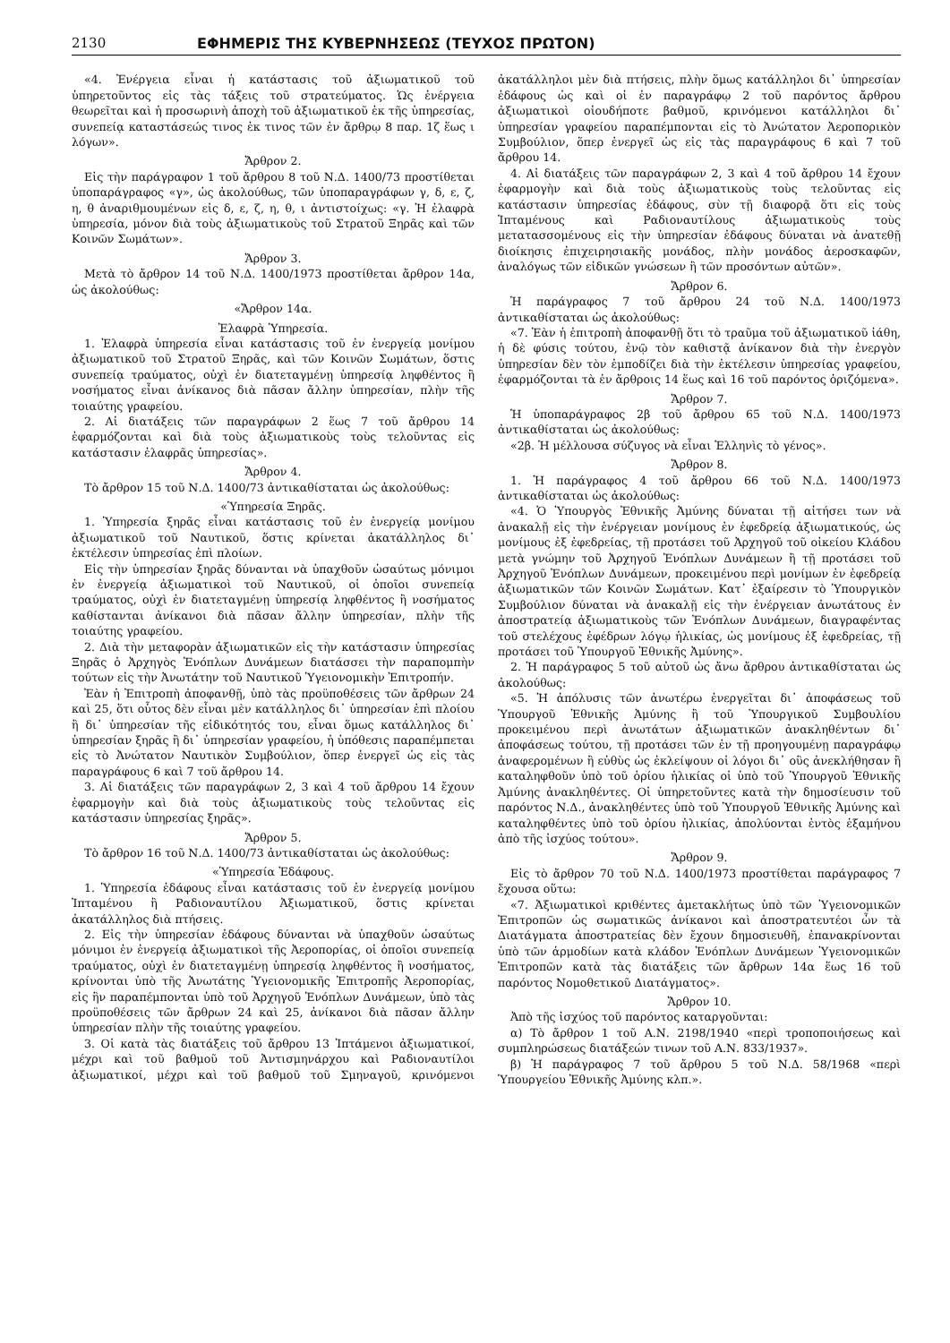2130 ΕΦΗΜΕΡΙΣ ΤΗΣ ΚΥΒΕΡΝΗΣΕΩΣ (ΤΕΥΧΟΣ ΠΡΩΤΟΝ)
«4. Ἐνέργεια εἶναι ἡ κατάστασις τοῦ ἀξιωματικοῦ τοῦ ὑπηρετοῦντος εἰς τὰς τάξεις τοῦ στρατεύματος. Ὡς ἐνέργεια θεωρεῖται καὶ ἡ προσωρινὴ ἀποχὴ τοῦ ἀξιωματικοῦ ἐκ τῆς ὑπηρεσίας, συνεπείᾳ καταστάσεώς τινος ἐκ τινος τῶν ἐν ἄρθρῳ 8 παρ. 1ζ ἕως ι λόγων».
Ἄρθρον 2.
Εἰς τὴν παράγραφον 1 τοῦ ἄρθρου 8 τοῦ Ν.Δ. 1400/73 προστίθεται ὑποπαράγραφος «γ», ὡς ἀκολούθως, τῶν ὑποπαραγράφων γ, δ, ε, ζ, η, θ ἀναριθμουμένων εἰς δ, ε, ζ, η, θ, ι ἀντιστοίχως: «γ. Ἡ ἐλαφρὰ ὑπηρεσία, μόνον διὰ τοὺς ἀξιωματικοὺς τοῦ Στρατοῦ Ξηρᾶς καὶ τῶν Κοινῶν Σωμάτων».
Ἄρθρον 3.
Μετὰ τὸ ἄρθρον 14 τοῦ Ν.Δ. 1400/1973 προστίθεται ἄρθρον 14α, ὡς ἀκολούθως:
«Ἄρθρον 14α.
Ἐλαφρὰ Ὑπηρεσία.
1. Ἐλαφρὰ ὑπηρεσία εἶναι κατάστασις τοῦ ἐν ἐνεργείᾳ μονίμου ἀξιωματικοῦ τοῦ Στρατοῦ Ξηρᾶς, καὶ τῶν Κοινῶν Σωμάτων, ὅστις συνεπείᾳ τραύματος, οὐχὶ ἐν διατεταγμένῃ ὑπηρεσίᾳ ληφθέντος ἢ νοσήματος εἶναι ἀνίκανος διὰ πᾶσαν ἄλλην ὑπηρεσίαν, πλὴν τῆς τοιαύτης γραφείου.
2. Αἱ διατάξεις τῶν παραγράφων 2 ἕως 7 τοῦ ἄρθρου 14 ἐφαρμόζονται καὶ διὰ τοὺς ἀξιωματικοὺς τοὺς τελοῦντας εἰς κατάστασιν ἐλαφρᾶς ὑπηρεσίας».
Ἄρθρον 4.
Τὸ ἄρθρον 15 τοῦ Ν.Δ. 1400/73 ἀντικαθίσταται ὡς ἀκολούθως:
«Ὑπηρεσία Ξηρᾶς.
1. Ὑπηρεσία ξηρᾶς εἶναι κατάστασις τοῦ ἐν ἐνεργείᾳ μονίμου ἀξιωματικοῦ τοῦ Ναυτικοῦ, ὅστις κρίνεται ἀκατάλληλος δι᾽ ἐκτέλεσιν ὑπηρεσίας ἐπὶ πλοίων.
Εἰς τὴν ὑπηρεσίαν ξηρᾶς δύνανται νὰ ὑπαχθοῦν ὡσαύτως μόνιμοι ἐν ἐνεργείᾳ ἀξιωματικοὶ τοῦ Ναυτικοῦ, οἱ ὁποῖοι συνεπείᾳ τραύματος, οὐχὶ ἐν διατεταγμένῃ ὑπηρεσίᾳ ληφθέντος ἢ νοσήματος καθίστανται ἀνίκανοι διὰ πᾶσαν ἄλλην ὑπηρεσίαν, πλὴν τῆς τοιαύτης γραφείου.
2. Διὰ τὴν μεταφορὰν ἀξιωματικῶν εἰς τὴν κατάστασιν ὑπηρεσίας Ξηρᾶς ὁ Ἀρχηγὸς Ἐνόπλων Δυνάμεων διατάσσει τὴν παραπομπὴν τούτων εἰς τὴν Ἀνωτάτην τοῦ Ναυτικοῦ Ὑγειονομικὴν Ἐπιτροπήν.
Ἐὰν ἡ Ἐπιτροπὴ ἀποφανθῇ, ὑπὸ τὰς προϋποθέσεις τῶν ἄρθρων 24 καὶ 25, ὅτι οὗτος δὲν εἶναι μὲν κατάλληλος δι᾽ ὑπηρεσίαν ἐπὶ πλοίου ἢ δι᾽ ὑπηρεσίαν τῆς εἰδικότητός του, εἶναι ὅμως κατάλληλος δι᾽ ὑπηρεσίαν ξηρᾶς ἢ δι᾽ ὑπηρεσίαν γραφείου, ἡ ὑπόθεσις παραπέμπεται εἰς τὸ Ἀνώτατον Ναυτικὸν Συμβούλιον, ὅπερ ἐνεργεῖ ὡς εἰς τὰς παραγράφους 6 καὶ 7 τοῦ ἄρθρου 14.
3. Αἱ διατάξεις τῶν παραγράφων 2, 3 καὶ 4 τοῦ ἄρθρου 14 ἔχουν ἐφαρμογὴν καὶ διὰ τοὺς ἀξιωματικοὺς τοὺς τελοῦντας εἰς κατάστασιν ὑπηρεσίας ξηρᾶς».
Ἄρθρον 5.
Τὸ ἄρθρον 16 τοῦ Ν.Δ. 1400/73 ἀντικαθίσταται ὡς ἀκολούθως:
«Ὑπηρεσία Ἐδάφους.
1. Ὑπηρεσία ἐδάφους εἶναι κατάστασις τοῦ ἐν ἐνεργείᾳ μονίμου Ἱπταμένου ἢ Ραδιοναυτίλου Ἀξιωματικοῦ, ὅστις κρίνεται ἀκατάλληλος διὰ πτήσεις.
2. Εἰς τὴν ὑπηρεσίαν ἐδάφους δύνανται νὰ ὑπαχθοῦν ὡσαύτως μόνιμοι ἐν ἐνεργείᾳ ἀξιωματικοὶ τῆς Ἀεροπορίας, οἱ ὁποῖοι συνεπείᾳ τραύματος, οὐχὶ ἐν διατεταγμένῃ ὑπηρεσίᾳ ληφθέντος ἢ νοσήματος, κρίνονται ὑπὸ τῆς Ἀνωτάτης Ὑγειονομικῆς Ἐπιτροπῆς Ἀεροπορίας, εἰς ἣν παραπέμπονται ὑπὸ τοῦ Ἀρχηγοῦ Ἐνόπλων Δυνάμεων, ὑπὸ τὰς προϋποθέσεις τῶν ἄρθρων 24 καὶ 25, ἀνίκανοι διὰ πᾶσαν ἄλλην ὑπηρεσίαν πλὴν τῆς τοιαύτης γραφείου.
3. Οἱ κατὰ τὰς διατάξεις τοῦ ἄρθρου 13 Ἱπτάμενοι ἀξιωματικοί, μέχρι καὶ τοῦ βαθμοῦ τοῦ Ἀντισμηνάρχου καὶ Ραδιοναυτίλοι ἀξιωματικοί, μέχρι καὶ τοῦ βαθμοῦ τοῦ Σμηναγοῦ, κρινόμενοι ἀκατάλληλοι μὲν διὰ πτήσεις, πλὴν ὅμως κατάλληλοι δι᾽ ὑπηρεσίαν ἐδάφους ὡς καὶ οἱ ἐν παραγράφῳ 2 τοῦ παρόντος ἄρθρου ἀξιωματικοὶ οἱουδήποτε βαθμοῦ, κρινόμενοι κατάλληλοι δι᾽ ὑπηρεσίαν γραφείου παραπέμπονται εἰς τὸ Ἀνώτατον Ἀεροπορικὸν Συμβούλιον, ὅπερ ἐνεργεῖ ὡς εἰς τὰς παραγράφους 6 καὶ 7 τοῦ ἄρθρου 14.
4. Αἱ διατάξεις τῶν παραγράφων 2, 3 καὶ 4 τοῦ ἄρθρου 14 ἔχουν ἐφαρμογὴν καὶ διὰ τοὺς ἀξιωματικοὺς τοὺς τελοῦντας εἰς κατάστασιν ὑπηρεσίας ἐδάφους, σὺν τῇ διαφορᾷ ὅτι εἰς τοὺς Ἱπταμένους καὶ Ραδιοναυτίλους ἀξιωματικοὺς τοὺς μετατασσομένους εἰς τὴν ὑπηρεσίαν ἐδάφους δύναται νὰ ἀνατεθῇ διοίκησις ἐπιχειρησιακῆς μονάδος, πλὴν μονάδος ἀεροσκαφῶν, ἀναλόγως τῶν εἰδικῶν γνώσεων ἢ τῶν προσόντων αὐτῶν».
Ἄρθρον 6.
Ἡ παράγραφος 7 τοῦ ἄρθρου 24 τοῦ Ν.Δ. 1400/1973 ἀντικαθίσταται ὡς ἀκολούθως:
«7. Ἐὰν ἡ ἐπιτροπὴ ἀποφανθῇ ὅτι τὸ τραῦμα τοῦ ἀξιωματικοῦ ἰάθη, ἡ δὲ φύσις τούτου, ἐνῷ τὸν καθιστᾷ ἀνίκανον διὰ τὴν ἐνεργὸν ὑπηρεσίαν δὲν τὸν ἐμποδίζει διὰ τὴν ἐκτέλεσιν ὑπηρεσίας γραφείου, ἐφαρμόζονται τὰ ἐν ἄρθροις 14 ἕως καὶ 16 τοῦ παρόντος ὁριζόμενα».
Ἄρθρον 7.
Ἡ ὑποπαράγραφος 2β τοῦ ἄρθρου 65 τοῦ Ν.Δ. 1400/1973 ἀντικαθίσταται ὡς ἀκολούθως:
«2β. Ἡ μέλλουσα σύζυγος νὰ εἶναι Ἑλληνὶς τὸ γένος».
Ἄρθρον 8.
1. Ἡ παράγραφος 4 τοῦ ἄρθρου 66 τοῦ Ν.Δ. 1400/1973 ἀντικαθίσταται ὡς ἀκολούθως:
«4. Ὁ Ὑπουργὸς Ἐθνικῆς Ἀμύνης δύναται τῇ αἰτήσει των νὰ ἀνακαλῇ εἰς τὴν ἐνέργειαν μονίμους ἐν ἐφεδρείᾳ ἀξιωματικούς, ὡς μονίμους ἐξ ἐφεδρείας, τῇ προτάσει τοῦ Ἀρχηγοῦ τοῦ οἰκείου Κλάδου μετὰ γνώμην τοῦ Ἀρχηγοῦ Ἐνόπλων Δυνάμεων ἢ τῇ προτάσει τοῦ Ἀρχηγοῦ Ἐνόπλων Δυνάμεων, προκειμένου περὶ μονίμων ἐν ἐφεδρείᾳ ἀξιωματικῶν τῶν Κοινῶν Σωμάτων. Κατ᾽ ἐξαίρεσιν τὸ Ὑπουργικὸν Συμβούλιον δύναται νὰ ἀνακαλῇ εἰς τὴν ἐνέργειαν ἀνωτάτους ἐν ἀποστρατείᾳ ἀξιωματικοὺς τῶν Ἐνόπλων Δυνάμεων, διαγραφέντας τοῦ στελέχους ἐφέδρων λόγῳ ἡλικίας, ὡς μονίμους ἐξ ἐφεδρείας, τῇ προτάσει τοῦ Ὑπουργοῦ Ἐθνικῆς Ἀμύνης».
2. Ἡ παράγραφος 5 τοῦ αὐτοῦ ὡς ἄνω ἄρθρου ἀντικαθίσταται ὡς ἀκολούθως:
«5. Ἡ ἀπόλυσις τῶν ἀνωτέρω ἐνεργεῖται δι᾽ ἀποφάσεως τοῦ Ὑπουργοῦ Ἐθνικῆς Ἀμύνης ἢ τοῦ Ὑπουργικοῦ Συμβουλίου προκειμένου περὶ ἀνωτάτων ἀξιωματικῶν ἀνακληθέντων δι᾽ ἀποφάσεως τούτου, τῇ προτάσει τῶν ἐν τῇ προηγουμένῃ παραγράφῳ ἀναφερομένων ἢ εὐθὺς ὡς ἐκλείψουν οἱ λόγοι δι᾽ οὓς ἀνεκλήθησαν ἢ καταληφθοῦν ὑπὸ τοῦ ὁρίου ἡλικίας οἱ ὑπὸ τοῦ Ὑπουργοῦ Ἐθνικῆς Ἀμύνης ἀνακληθέντες. Οἱ ὑπηρετοῦντες κατὰ τὴν δημοσίευσιν τοῦ παρόντος Ν.Δ., ἀνακληθέντες ὑπὸ τοῦ Ὑπουργοῦ Ἐθνικῆς Ἀμύνης καὶ καταληφθέντες ὑπὸ τοῦ ὁρίου ἡλικίας, ἀπολύονται ἐντὸς ἑξαμήνου ἀπὸ τῆς ἰσχύος τούτου».
Ἄρθρον 9.
Εἰς τὸ ἄρθρον 70 τοῦ Ν.Δ. 1400/1973 προστίθεται παράγραφος 7 ἔχουσα οὕτω:
«7. Ἀξιωματικοὶ κριθέντες ἀμετακλήτως ὑπὸ τῶν Ὑγειονομικῶν Ἐπιτροπῶν ὡς σωματικῶς ἀνίκανοι καὶ ἀποστρατευτέοι ὧν τὰ Διατάγματα ἀποστρατείας δὲν ἔχουν δημοσιευθῆ, ἐπανακρίνονται ὑπὸ τῶν ἁρμοδίων κατὰ κλάδον Ἐνόπλων Δυνάμεων Ὑγειονομικῶν Ἐπιτροπῶν κατὰ τὰς διατάξεις τῶν ἄρθρων 14α ἕως 16 τοῦ παρόντος Νομοθετικοῦ Διατάγματος».
Ἄρθρον 10.
Ἀπὸ τῆς ἰσχύος τοῦ παρόντος καταργοῦνται:
α) Τὸ ἄρθρον 1 τοῦ Α.Ν. 2198/1940 «περὶ τροποποιήσεως καὶ συμπληρώσεως διατάξεών τινων τοῦ Α.Ν. 833/1937».
β) Ἡ παράγραφος 7 τοῦ ἄρθρου 5 τοῦ Ν.Δ. 58/1968 «περὶ Ὑπουργείου Ἐθνικῆς Ἀμύνης κλπ.».